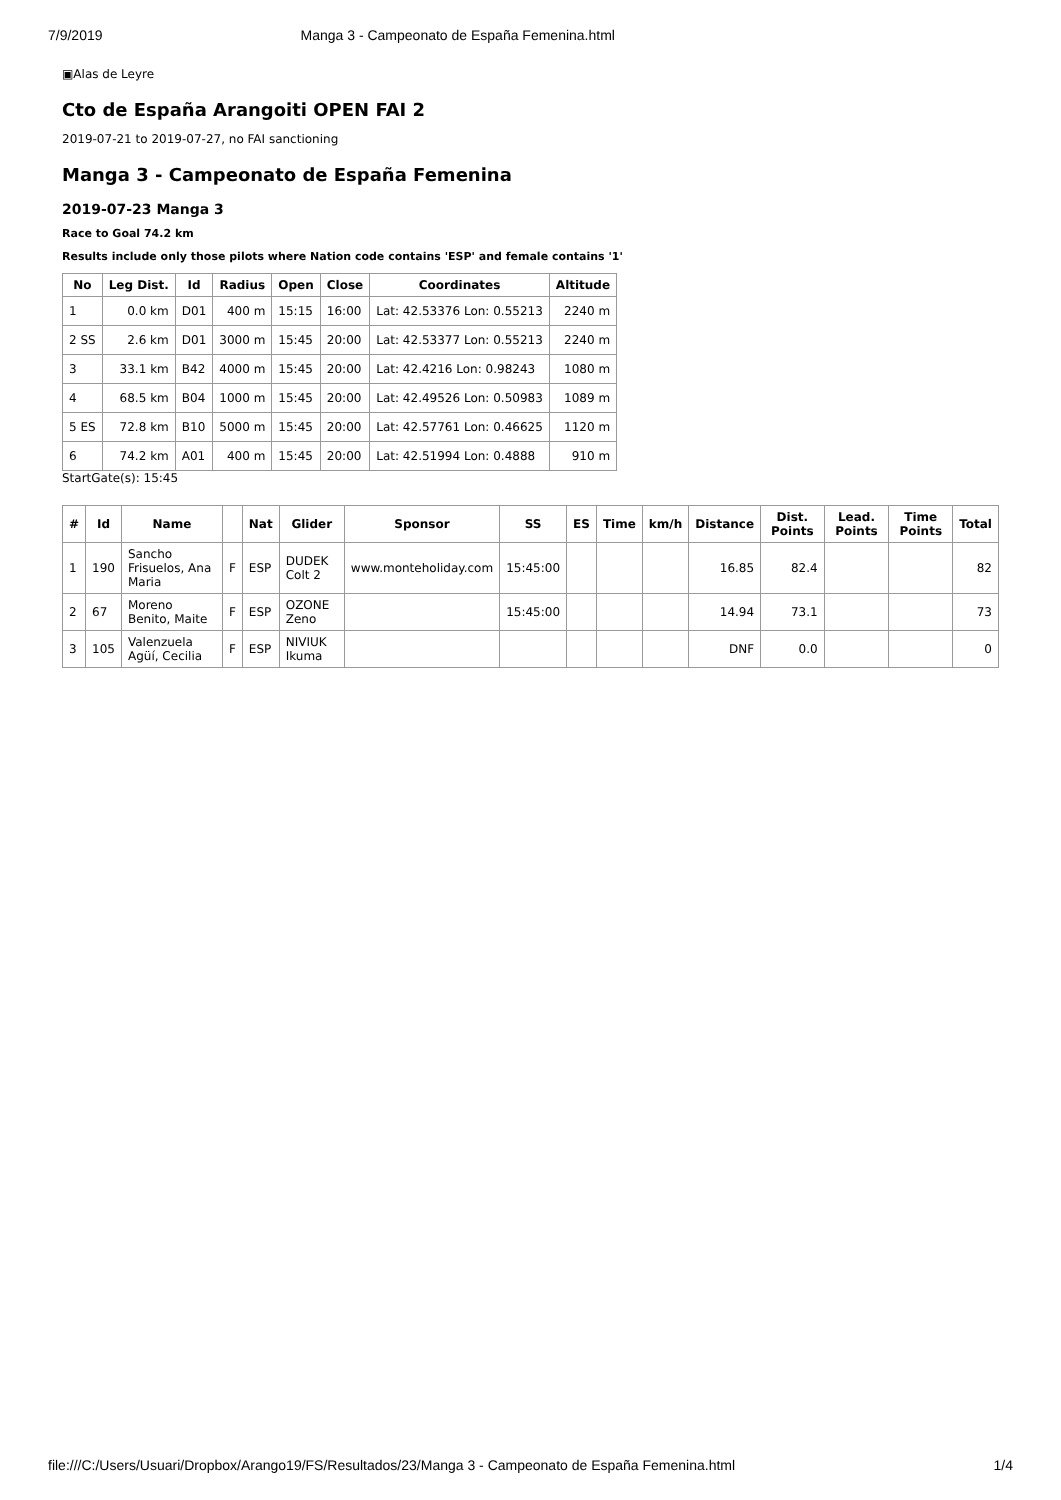7/9/2019 Manga 3 - Campeonato de España Femenina.html
▣Alas de Leyre
Cto de España Arangoiti OPEN FAI 2
2019-07-21 to 2019-07-27, no FAI sanctioning
Manga 3 - Campeonato de España Femenina
2019-07-23 Manga 3
Race to Goal 74.2 km
Results include only those pilots where Nation code contains 'ESP' and female contains '1'
| No | Leg Dist. | Id | Radius | Open | Close | Coordinates | Altitude |
| --- | --- | --- | --- | --- | --- | --- | --- |
| 1 | 0.0 km | D01 | 400 m | 15:15 | 16:00 | Lat: 42.53376 Lon: 0.55213 | 2240 m |
| 2 SS | 2.6 km | D01 | 3000 m | 15:45 | 20:00 | Lat: 42.53377 Lon: 0.55213 | 2240 m |
| 3 | 33.1 km | B42 | 4000 m | 15:45 | 20:00 | Lat: 42.4216 Lon: 0.98243 | 1080 m |
| 4 | 68.5 km | B04 | 1000 m | 15:45 | 20:00 | Lat: 42.49526 Lon: 0.50983 | 1089 m |
| 5 ES | 72.8 km | B10 | 5000 m | 15:45 | 20:00 | Lat: 42.57761 Lon: 0.46625 | 1120 m |
| 6 | 74.2 km | A01 | 400 m | 15:45 | 20:00 | Lat: 42.51994 Lon: 0.4888 | 910 m |
StartGate(s): 15:45
| # | Id | Name | | Nat | Glider | Sponsor | SS | ES | Time | km/h | Distance | Dist. Points | Lead. Points | Time Points | Total |
| --- | --- | --- | --- | --- | --- | --- | --- | --- | --- | --- | --- | --- | --- | --- | --- |
| 1 | 190 | Sancho Frisuelos, Ana Maria | F | ESP | DUDEK Colt 2 | www.monteholiday.com | 15:45:00 | | | | 16.85 | 82.4 | | | 82 |
| 2 | 67 | Moreno Benito, Maite | F | ESP | OZONE Zeno | | 15:45:00 | | | | 14.94 | 73.1 | | | 73 |
| 3 | 105 | Valenzuela Agüí, Cecilia | F | ESP | NIVIUK Ikuma | | | | | | DNF | 0.0 | | | 0 |
file:///C:/Users/Usuari/Dropbox/Arango19/FS/Resultados/23/Manga 3 - Campeonato de España Femenina.html 1/4